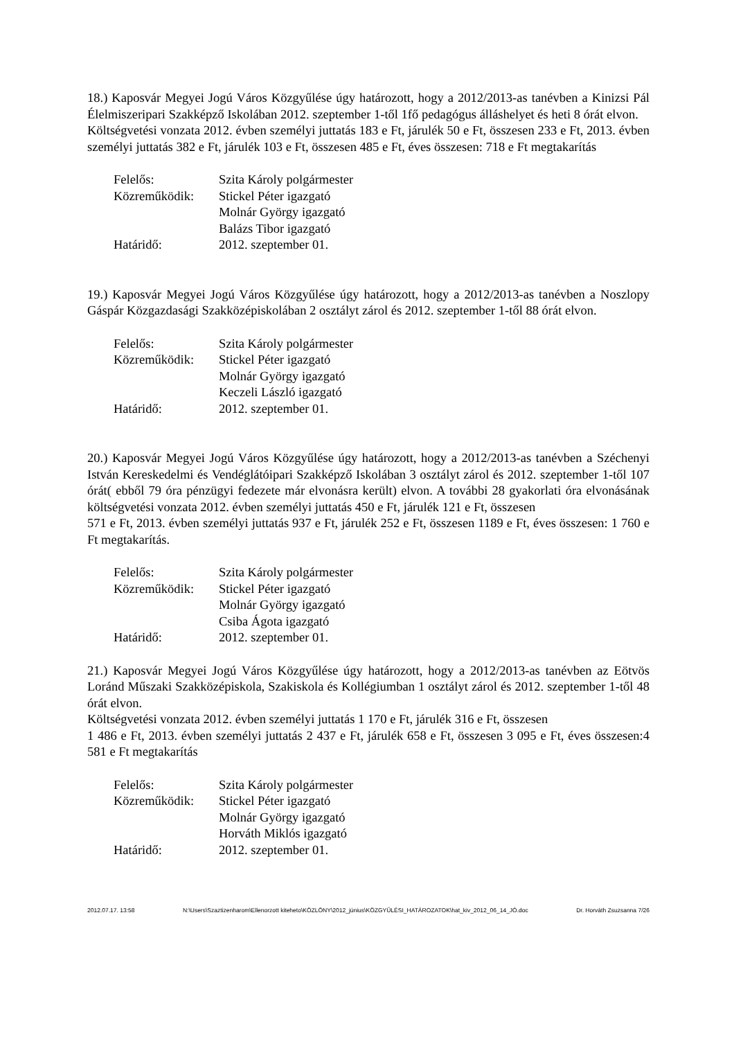18.) Kaposvár Megyei Jogú Város Közgyűlése úgy határozott, hogy a 2012/2013-as tanévben a Kinizsi Pál Élelmiszeripari Szakképző Iskolában 2012. szeptember 1-től 1fő pedagógus álláshelyet és heti 8 órát elvon.
Költségvetési vonzata 2012. évben személyi juttatás 183 e Ft, járulék 50 e Ft, összesen 233 e Ft, 2013. évben személyi juttatás 382 e Ft, járulék 103 e Ft, összesen 485 e Ft, éves összesen: 718 e Ft megtakarítás
| Felelős: | Szita Károly polgármester |
| Közreműködik: | Stickel Péter igazgató Molnár György igazgató Balázs Tibor igazgató |
| Határidő: | 2012. szeptember 01. |
19.) Kaposvár Megyei Jogú Város Közgyűlése úgy határozott, hogy a 2012/2013-as tanévben a Noszlopy Gáspár Közgazdasági Szakközépiskolában 2 osztályt zárol és 2012. szeptember 1-től 88 órát elvon.
| Felelős: | Szita Károly polgármester |
| Közreműködik: | Stickel Péter igazgató Molnár György igazgató Keczeli László igazgató |
| Határidő: | 2012. szeptember 01. |
20.) Kaposvár Megyei Jogú Város Közgyűlése úgy határozott, hogy a 2012/2013-as tanévben a Széchenyi István Kereskedelmi és Vendéglátóipari Szakképző Iskolában 3 osztályt zárol és 2012. szeptember 1-től 107 órát( ebből 79 óra pénzügyi fedezete már elvonásra került) elvon. A további 28 gyakorlati óra elvonásának költségvetési vonzata 2012. évben személyi juttatás 450 e Ft, járulék 121 e Ft, összesen
571 e Ft, 2013. évben személyi juttatás 937 e Ft, járulék 252 e Ft, összesen 1189 e Ft, éves összesen: 1 760 e Ft megtakarítás.
| Felelős: | Szita Károly polgármester |
| Közreműködik: | Stickel Péter igazgató Molnár György igazgató Csiba Ágota igazgató |
| Határidő: | 2012. szeptember 01. |
21.) Kaposvár Megyei Jogú Város Közgyűlése úgy határozott, hogy a 2012/2013-as tanévben az Eötvös Loránd Műszaki Szakközépiskola, Szakiskola és Kollégiumban 1 osztályt zárol és 2012. szeptember 1-től 48 órát elvon.
Költségvetési vonzata 2012. évben személyi juttatás 1 170 e Ft, járulék 316 e Ft, összesen
1 486 e Ft, 2013. évben személyi juttatás 2 437 e Ft, járulék 658 e Ft, összesen 3 095 e Ft, éves összesen:4 581 e Ft megtakarítás
| Felelős: | Szita Károly polgármester |
| Közreműködik: | Stickel Péter igazgató Molnár György igazgató Horváth Miklós igazgató |
| Határidő: | 2012. szeptember 01. |
2012.07.17. 13:58 N:\Users\Szaztizenharom\Ellenorzott kiteheto\KÖZLÖNY\2012_június\KÖZGYŰLÉSI_HATÁROZATOK\hat_kiv_2012_06_14_JÓ.doc Dr. Horváth Zsuzsanna 7/26